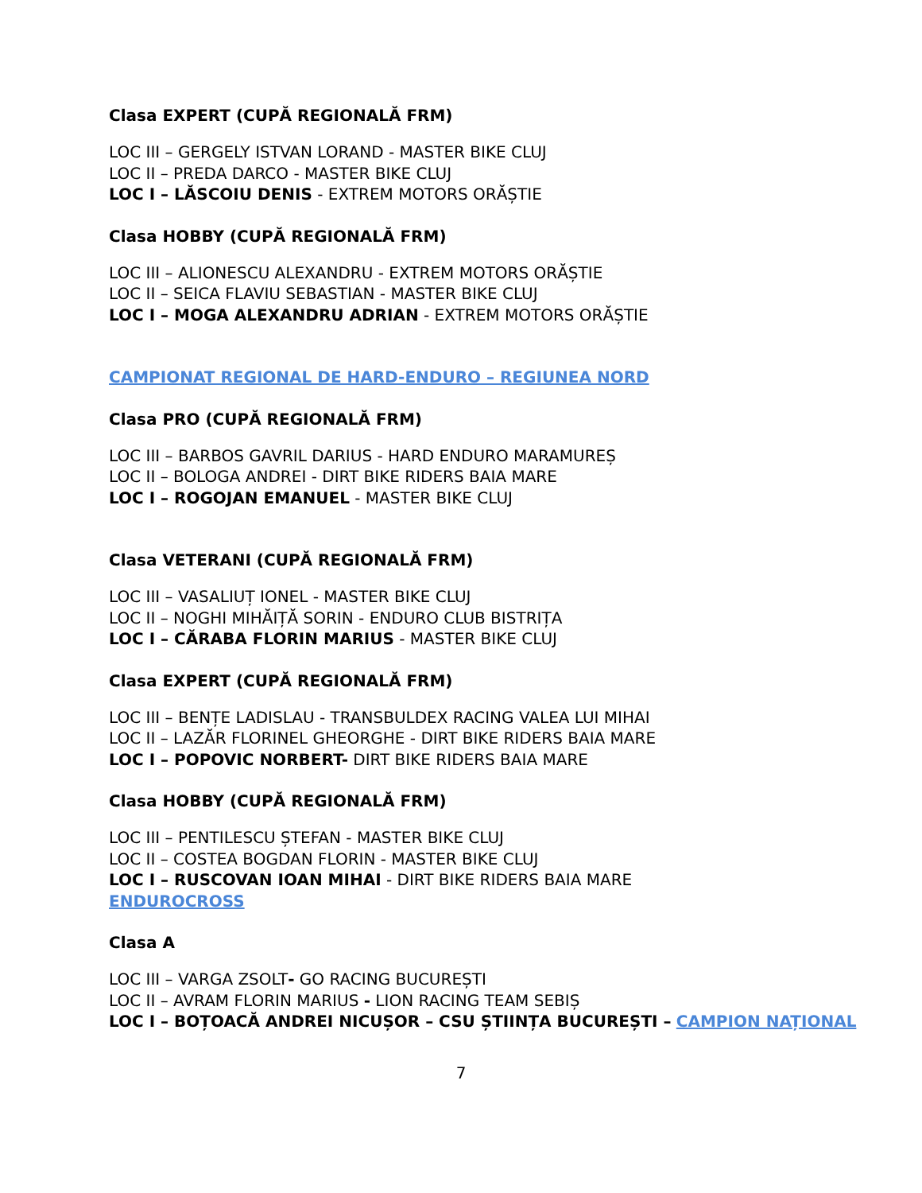Clasa EXPERT (CUPĂ REGIONALĂ FRM)
LOC III – GERGELY ISTVAN LORAND - MASTER BIKE CLUJ
LOC II – PREDA DARCO - MASTER BIKE CLUJ
LOC I – LĂSCOIU DENIS - EXTREM MOTORS ORĂȘTIE
Clasa HOBBY (CUPĂ REGIONALĂ FRM)
LOC III – ALIONESCU ALEXANDRU - EXTREM MOTORS ORĂȘTIE
LOC II – SEICA FLAVIU SEBASTIAN - MASTER BIKE CLUJ
LOC I – MOGA ALEXANDRU ADRIAN - EXTREM MOTORS ORĂȘTIE
CAMPIONAT REGIONAL DE HARD-ENDURO – REGIUNEA NORD
Clasa PRO (CUPĂ REGIONALĂ FRM)
LOC III – BARBOS GAVRIL DARIUS - HARD ENDURO MARAMUREȘ
LOC II – BOLOGA ANDREI - DIRT BIKE RIDERS BAIA MARE
LOC I – ROGOJAN EMANUEL - MASTER BIKE CLUJ
Clasa VETERANI (CUPĂ REGIONALĂ FRM)
LOC III – VASALIUȚ IONEL - MASTER BIKE CLUJ
LOC II – NOGHI MIHĂIȚĂ SORIN - ENDURO CLUB BISTRIȚA
LOC I – CĂRABA FLORIN MARIUS - MASTER BIKE CLUJ
Clasa EXPERT (CUPĂ REGIONALĂ FRM)
LOC III – BENȚE LADISLAU - TRANSBULDEX RACING VALEA LUI MIHAI
LOC II – LAZĂR FLORINEL GHEORGHE - DIRT BIKE RIDERS BAIA MARE
LOC I – POPOVIC NORBERT- DIRT BIKE RIDERS BAIA MARE
Clasa HOBBY (CUPĂ REGIONALĂ FRM)
LOC III – PENTILESCU ȘTEFAN - MASTER BIKE CLUJ
LOC II – COSTEA BOGDAN FLORIN - MASTER BIKE CLUJ
LOC I – RUSCOVAN IOAN MIHAI - DIRT BIKE RIDERS BAIA MARE
ENDUROCROSS
Clasa A
LOC III – VARGA ZSOLT- GO RACING BUCUREȘTI
LOC II – AVRAM FLORIN MARIUS - LION RACING TEAM SEBIȘ
LOC I – BOȚOACĂ ANDREI NICUȘOR – CSU ȘTIINȚA BUCUREȘTI – CAMPION NAȚIONAL
7